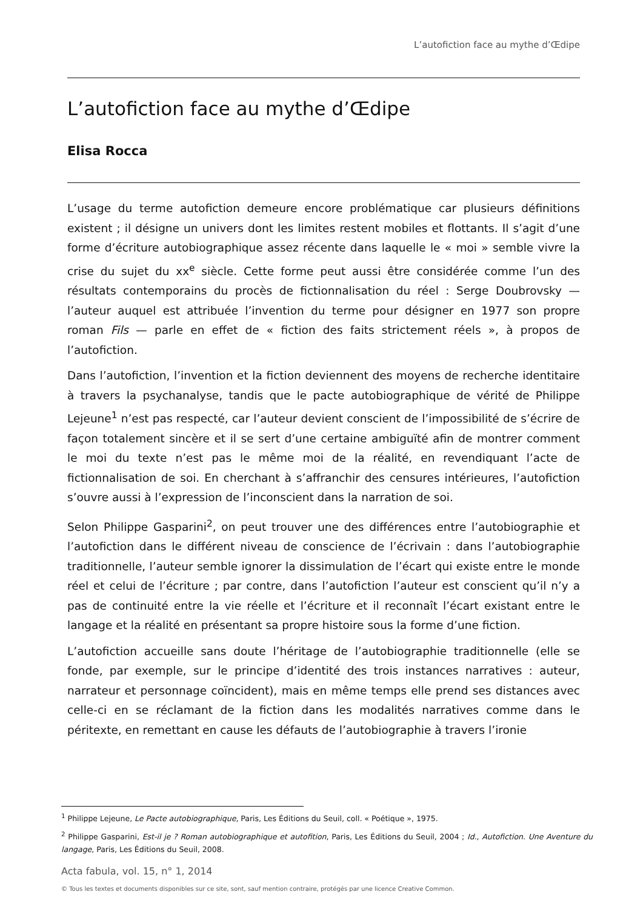L’autofiction face au mythe d’Œdipe
L’autofiction face au mythe d’Œdipe
Elisa Rocca
L’usage du terme autofiction demeure encore problématique car plusieurs définitions existent ; il désigne un univers dont les limites restent mobiles et flottants. Il s’agit d’une forme d’écriture autobiographique assez récente dans laquelle le « moi » semble vivre la crise du sujet du xx<sup>e</sup> siècle. Cette forme peut aussi être considérée comme l’un des résultats contemporains du procès de fictionnalisation du réel : Serge Doubrovsky — l’auteur auquel est attribuée l’invention du terme pour désigner en 1977 son propre roman Fils — parle en effet de « fiction des faits strictement réels », à propos de l’autofiction.
Dans l’autofiction, l’invention et la fiction deviennent des moyens de recherche identitaire à travers la psychanalyse, tandis que le pacte autobiographique de vérité de Philippe Lejeune<sup>1</sup> n’est pas respecté, car l’auteur devient conscient de l’impossibilité de s’écrire de façon totalement sincère et il se sert d’une certaine ambiguïté afin de montrer comment le moi du texte n’est pas le même moi de la réalité, en revendiquant l’acte de fictionnalisation de soi. En cherchant à s’affranchir des censures intérieures, l’autofiction s’ouvre aussi à l’expression de l’inconscient dans la narration de soi.
Selon Philippe Gasparini<sup>2</sup>, on peut trouver une des différences entre l’autobiographie et l’autofiction dans le différent niveau de conscience de l’écrivain : dans l’autobiographie traditionnelle, l’auteur semble ignorer la dissimulation de l’écart qui existe entre le monde réel et celui de l’écriture ; par contre, dans l’autofiction l’auteur est conscient qu’il n’y a pas de continuité entre la vie réelle et l’écriture et il reconnaît l’écart existant entre le langage et la réalité en présentant sa propre histoire sous la forme d’une fiction.
L’autofiction accueille sans doute l’héritage de l’autobiographie traditionnelle (elle se fonde, par exemple, sur le principe d’identité des trois instances narratives : auteur, narrateur et personnage coïncident), mais en même temps elle prend ses distances avec celle-ci en se réclamant de la fiction dans les modalités narratives comme dans le péritexte, en remettant en cause les défauts de l’autobiographie à travers l’ironie
<sup>1</sup> Philippe Lejeune, Le Pacte autobiographique, Paris, Les Éditions du Seuil, coll. « Poétique », 1975.
<sup>2</sup> Philippe Gasparini, Est-il je ? Roman autobiographique et autofition, Paris, Les Éditions du Seuil, 2004 ; Id., Autofiction. Une Aventure du langage, Paris, Les Éditions du Seuil, 2008.
Acta fabula, vol. 15, n° 1, 2014
© Tous les textes et documents disponibles sur ce site, sont, sauf mention contraire, protégés par une licence Creative Common.